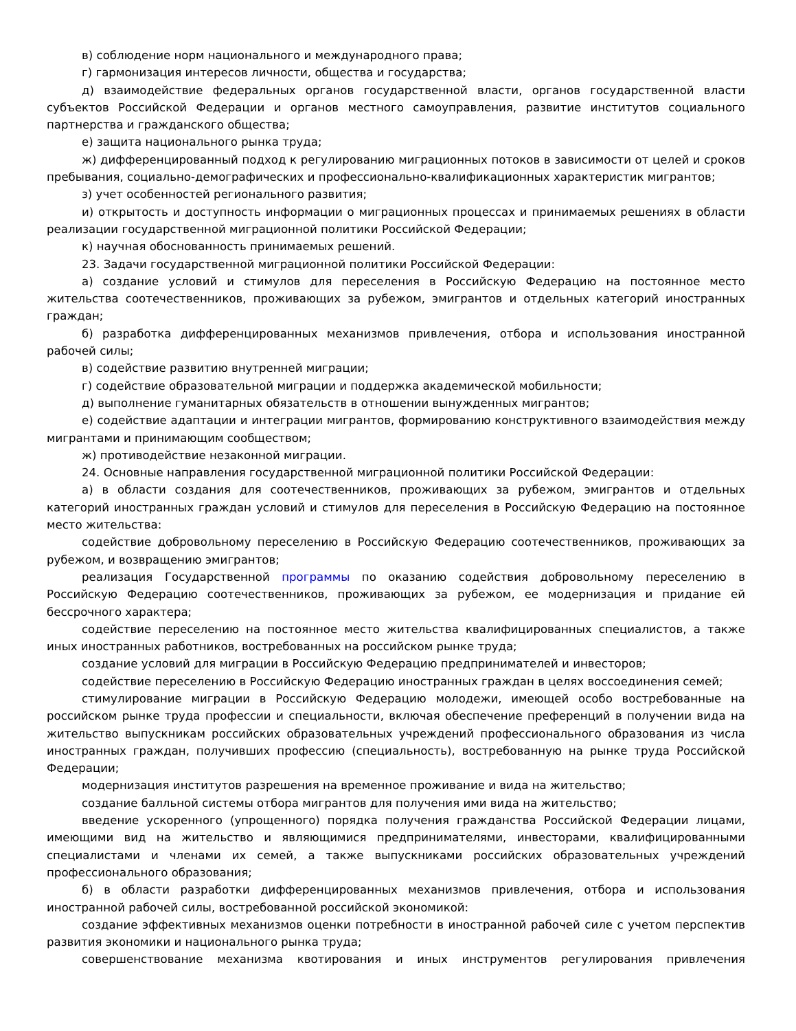в) соблюдение норм национального и международного права;
г) гармонизация интересов личности, общества и государства;
д) взаимодействие федеральных органов государственной власти, органов государственной власти субъектов Российской Федерации и органов местного самоуправления, развитие институтов социального партнерства и гражданского общества;
е) защита национального рынка труда;
ж) дифференцированный подход к регулированию миграционных потоков в зависимости от целей и сроков пребывания, социально-демографических и профессионально-квалификационных характеристик мигрантов;
з) учет особенностей регионального развития;
и) открытость и доступность информации о миграционных процессах и принимаемых решениях в области реализации государственной миграционной политики Российской Федерации;
к) научная обоснованность принимаемых решений.
23. Задачи государственной миграционной политики Российской Федерации:
а) создание условий и стимулов для переселения в Российскую Федерацию на постоянное место жительства соотечественников, проживающих за рубежом, эмигрантов и отдельных категорий иностранных граждан;
б) разработка дифференцированных механизмов привлечения, отбора и использования иностранной рабочей силы;
в) содействие развитию внутренней миграции;
г) содействие образовательной миграции и поддержка академической мобильности;
д) выполнение гуманитарных обязательств в отношении вынужденных мигрантов;
е) содействие адаптации и интеграции мигрантов, формированию конструктивного взаимодействия между мигрантами и принимающим сообществом;
ж) противодействие незаконной миграции.
24. Основные направления государственной миграционной политики Российской Федерации:
а) в области создания для соотечественников, проживающих за рубежом, эмигрантов и отдельных категорий иностранных граждан условий и стимулов для переселения в Российскую Федерацию на постоянное место жительства:
содействие добровольному переселению в Российскую Федерацию соотечественников, проживающих за рубежом, и возвращению эмигрантов;
реализация Государственной программы по оказанию содействия добровольному переселению в Российскую Федерацию соотечественников, проживающих за рубежом, ее модернизация и придание ей бессрочного характера;
содействие переселению на постоянное место жительства квалифицированных специалистов, а также иных иностранных работников, востребованных на российском рынке труда;
создание условий для миграции в Российскую Федерацию предпринимателей и инвесторов;
содействие переселению в Российскую Федерацию иностранных граждан в целях воссоединения семей;
стимулирование миграции в Российскую Федерацию молодежи, имеющей особо востребованные на российском рынке труда профессии и специальности, включая обеспечение преференций в получении вида на жительство выпускникам российских образовательных учреждений профессионального образования из числа иностранных граждан, получивших профессию (специальность), востребованную на рынке труда Российской Федерации;
модернизация институтов разрешения на временное проживание и вида на жительство;
создание балльной системы отбора мигрантов для получения ими вида на жительство;
введение ускоренного (упрощенного) порядка получения гражданства Российской Федерации лицами, имеющими вид на жительство и являющимися предпринимателями, инвесторами, квалифицированными специалистами и членами их семей, а также выпускниками российских образовательных учреждений профессионального образования;
б) в области разработки дифференцированных механизмов привлечения, отбора и использования иностранной рабочей силы, востребованной российской экономикой:
создание эффективных механизмов оценки потребности в иностранной рабочей силе с учетом перспектив развития экономики и национального рынка труда;
совершенствование механизма квотирования и иных инструментов регулирования привлечения